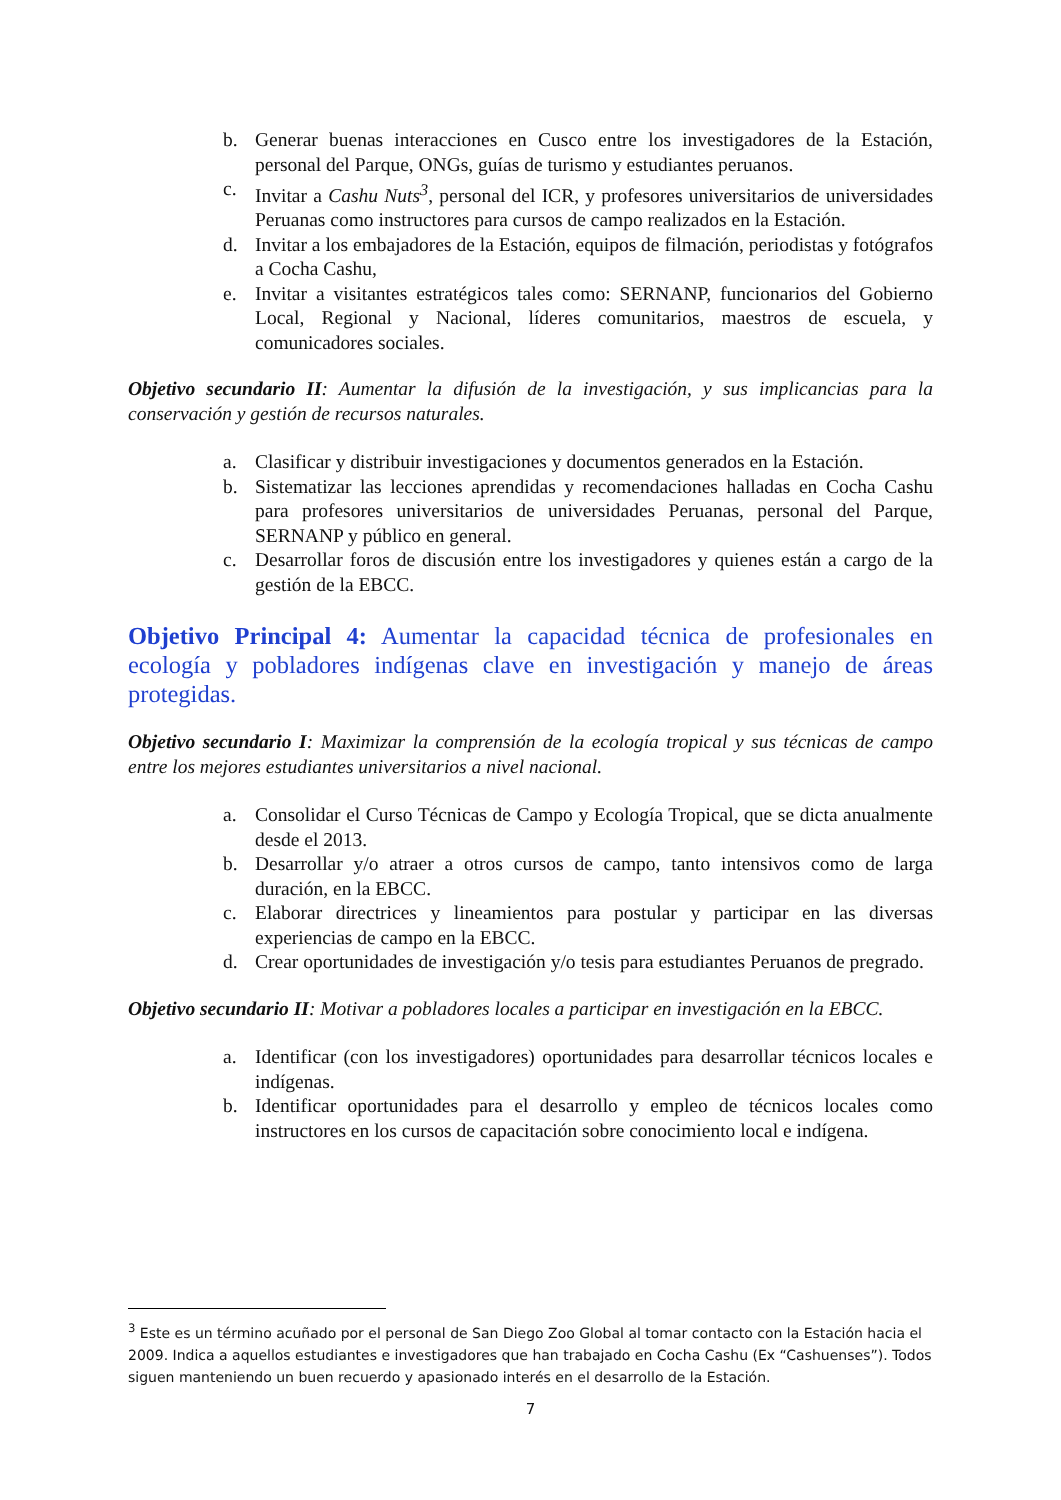b. Generar buenas interacciones en Cusco entre los investigadores de la Estación, personal del Parque, ONGs, guías de turismo y estudiantes peruanos.
c. Invitar a Cashu Nuts<sup>3</sup>, personal del ICR, y profesores universitarios de universidades Peruanas como instructores para cursos de campo realizados en la Estación.
d. Invitar a los embajadores de la Estación, equipos de filmación, periodistas y fotógrafos a Cocha Cashu,
e. Invitar a visitantes estratégicos tales como: SERNANP, funcionarios del Gobierno Local, Regional y Nacional, líderes comunitarios, maestros de escuela, y comunicadores sociales.
Objetivo secundario II: Aumentar la difusión de la investigación, y sus implicancias para la conservación y gestión de recursos naturales.
a. Clasificar y distribuir investigaciones y documentos generados en la Estación.
b. Sistematizar las lecciones aprendidas y recomendaciones halladas en Cocha Cashu para profesores universitarios de universidades Peruanas, personal del Parque, SERNANP y público en general.
c. Desarrollar foros de discusión entre los investigadores y quienes están a cargo de la gestión de la EBCC.
Objetivo Principal 4: Aumentar la capacidad técnica de profesionales en ecología y pobladores indígenas clave en investigación y manejo de áreas protegidas.
Objetivo secundario I: Maximizar la comprensión de la ecología tropical y sus técnicas de campo entre los mejores estudiantes universitarios a nivel nacional.
a. Consolidar el Curso Técnicas de Campo y Ecología Tropical, que se dicta anualmente desde el 2013.
b. Desarrollar y/o atraer a otros cursos de campo, tanto intensivos como de larga duración, en la EBCC.
c. Elaborar directrices y lineamientos para postular y participar en las diversas experiencias de campo en la EBCC.
d. Crear oportunidades de investigación y/o tesis para estudiantes Peruanos de pregrado.
Objetivo secundario II: Motivar a pobladores locales a participar en investigación en la EBCC.
a. Identificar (con los investigadores) oportunidades para desarrollar técnicos locales e indígenas.
b. Identificar oportunidades para el desarrollo y empleo de técnicos locales como instructores en los cursos de capacitación sobre conocimiento local e indígena.
<sup>3</sup> Este es un término acuñado por el personal de San Diego Zoo Global al tomar contacto con la Estación hacia el 2009. Indica a aquellos estudiantes e investigadores que han trabajado en Cocha Cashu (Ex “Cashuenses”). Todos siguen manteniendo un buen recuerdo y apasionado interés en el desarrollo de la Estación.
7